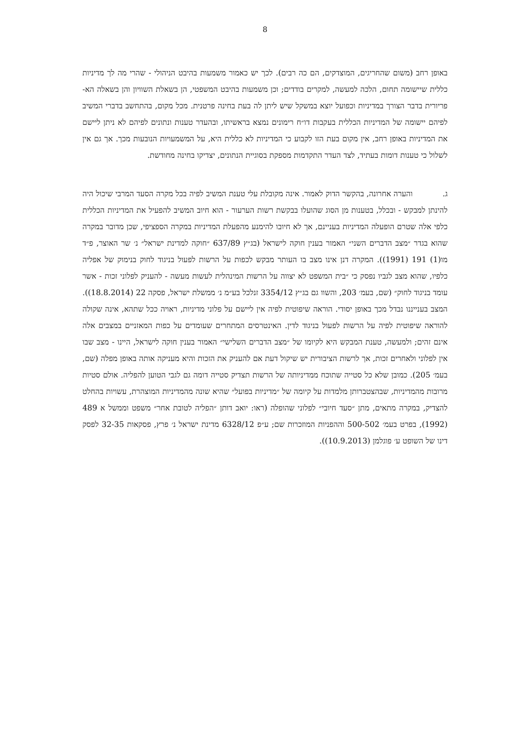8
באופן רחב (משום שהחריגים, המוצדקים, הם כה רבים). לכך יש כאמור משמעות בהיבט הניהולי - שהרי מה לך מדיניות כללית שיישומה תחום, הלכה למעשה, למקרים בודדים; וכן משמעות בהיבט המשפטי, הן בשאלת השוויון והן בשאלה הא-פריורית בדבר הצורך במדיניות וכפועל יוצא במשקל שיש ליתן לה בעת בחינה פרטנית. מכל מקום, בהתחשב בדברי המשיב לפיהם יישומה של המדיניות הכללית בעקבות דו״ח רימונים נמצא בראשיתו, ובהעדר טענות ונתונים לפיהם לא ניתן ליישם את המדיניות באופן רחב, אין מקום בעת הזו לקבוע כי המדיניות לא כללית היא, על המשמעויות הנובעות מכך. אך גם אין לשלול כי טענות דומות בעתיד, לצד העדר התקדמות מספקת בסוגיית הנתונים, יצדיקו בחינה מחודשת.
ג. והערה אחרונה, בהקשר הדוק לאמור. אינה מקובלת עלי טענת המשיב לפיה בכל מקרה הסעד המרבי שיכול היה להינתן למבקש - ובכלל, בטענות מן הסוג שהועלו בבקשת רשות הערעור - הוא חיוב המשיב להפעיל את המדיניות הכללית כלפי אלה שטרם הופעלה המדיניות בעניינם, אך לא חיובו להימנע מהפעלת המדיניות במקרה הספציפי, שכן מדובר במקרה שהוא בגדר ״מצב הדברים השני״ האמור בענין חוקה לישראל (בג״ץ 637/89 ״חוקה למדינת ישראל״ נ׳ שר האוצר, פ״ד מו(1) 191 (1991)). המקרה דנן אינו מצב בו העותר מבקש לכפות על הרשות לפעול בניגוד לחוק בנימוק של אפליה כלפיו, שהוא מצב לגביו נפסק כי ״בית המשפט לא יצווה על הרשות המינהלית לעשות מעשה - להעניק לפלוני זכות - אשר עומד בניגוד לחוק״ (שם, בעמ׳ 203, והשוו גם בג״ץ 3354/12 זנלכל בע״מ נ׳ ממשלת ישראל, פסקה 22 (18.8.2014)). המצב בענייננו נבדל מכך באופן יסודי. הוראה שיפוטית לפיה אין ליישם על פלוני מדיניות, ראויה ככל שתהא, אינה שקולה להוראה שיפוטית לפיה על הרשות לפעול בניגוד לדין. האינטרסים המתחרים שעומדים על כפות המאזניים במצבים אלה אינם זהים; ולמעשה, טענת המבקש היא לקיומו של ״מצב הדברים השלישי״ האמור בענין חוקה לישראל, היינו - מצב שבו אין לפלוני ולאחרים זכות, אך לרשות הציבורית יש שיקול דעת אם להעניק את הזכות והיא מעניקה אותה באופן מפלה (שם, בעמ׳ 205). כמובן שלא כל סטייה שתוכח ממדיניותה של הרשות תצדיק סטייה דומה גם לגבי הטוען להפליה. אולם סטיות מרובות מהמדיניות, שבהצטברותן מלמדות על קיומה של ״מדיניות בפועל״ שהיא שונה מהמדיניות המוצהרת, עשויות בהחלט להצדיק, במקרה מתאים, מתן ״סעד חיובי״ לפלוני שהופלה (ראו: יואב דותן ״הפליה לטובת אחר״ משפט וממשל א 489 (1992), בפרט בעמ׳ 500-502 וההפניות המוזכרות שם; ע״פ 6328/12 מדינת ישראל נ׳ פרץ, פסקאות 32-35 לפסק דינו של השופט ע׳ פוגלמן (10.9.2013)).